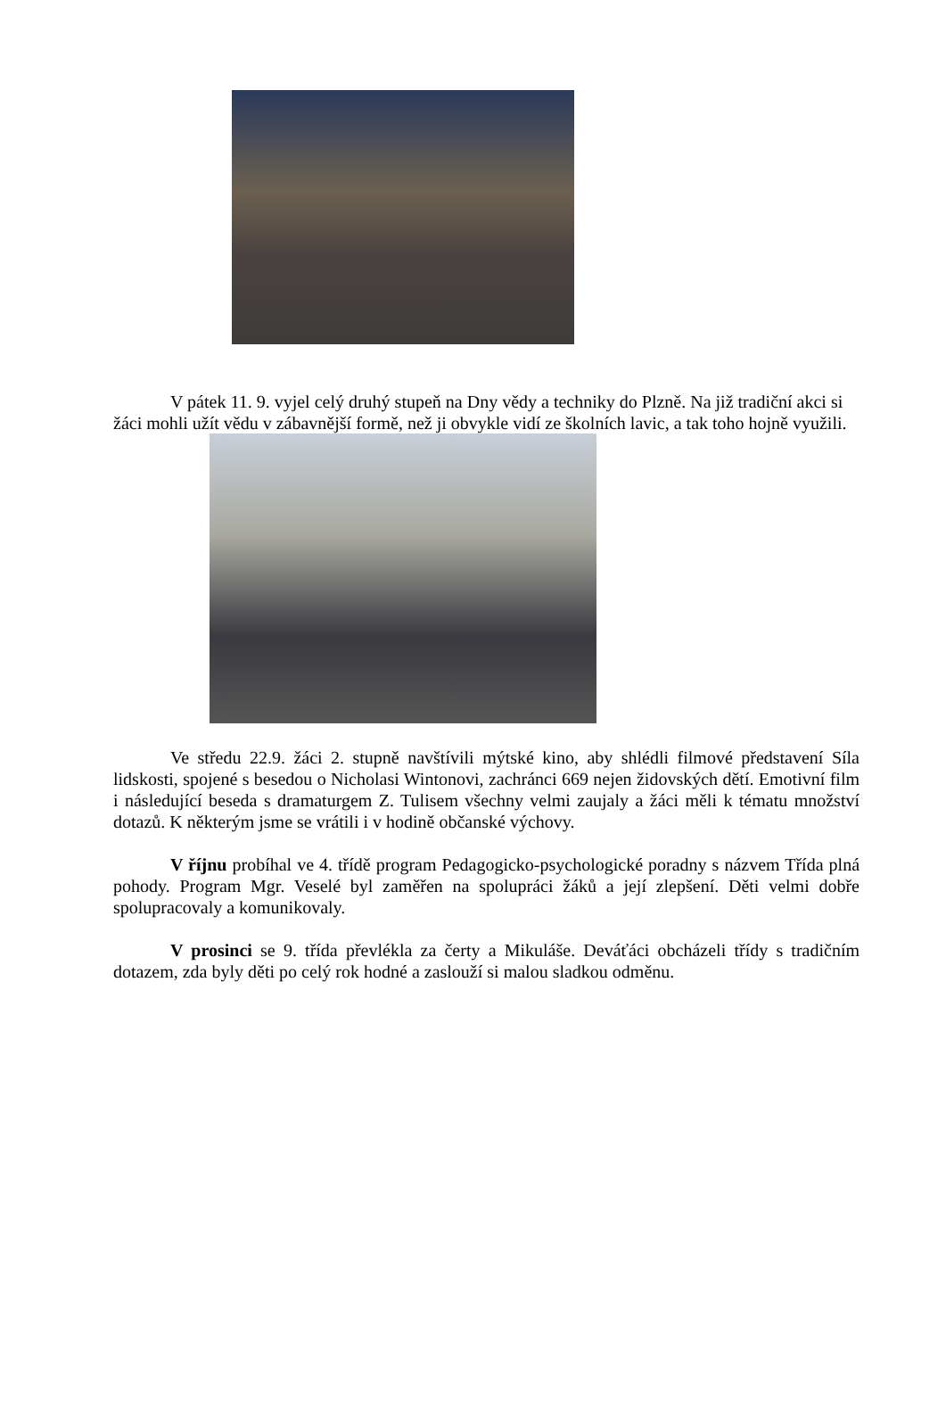V pátek 11. 9. vyjel celý druhý stupeň na Dny vědy a techniky do Plzně. Na již tradiční akci si žáci mohli užít vědu v zábavnější formě, než ji obvykle vidí ze školních lavic, a tak toho hojně využili.
Ve středu 22.9. žáci 2. stupně navštívili mýtské kino, aby shlédli filmové představení Síla lidskosti, spojené s besedou o Nicholasi Wintonovi, zachránci 669 nejen židovských dětí. Emotivní film i následující beseda s dramaturgem Z. Tulisem všechny velmi zaujaly a žáci měli k tématu množství dotazů. K některým jsme se vrátili i v hodině občanské výchovy.
V říjnu probíhal ve 4. třídě program Pedagogicko-psychologické poradny s názvem Třída plná pohody. Program Mgr. Veselé byl zaměřen na spolupráci žáků a její zlepšení. Děti velmi dobře spolupracovaly a komunikovaly.
V prosinci se 9. třída převlékla za čerty a Mikuláše. Deváťáci obcházeli třídy s tradičním dotazem, zda byly děti po celý rok hodné a zaslouží si malou sladkou odměnu.